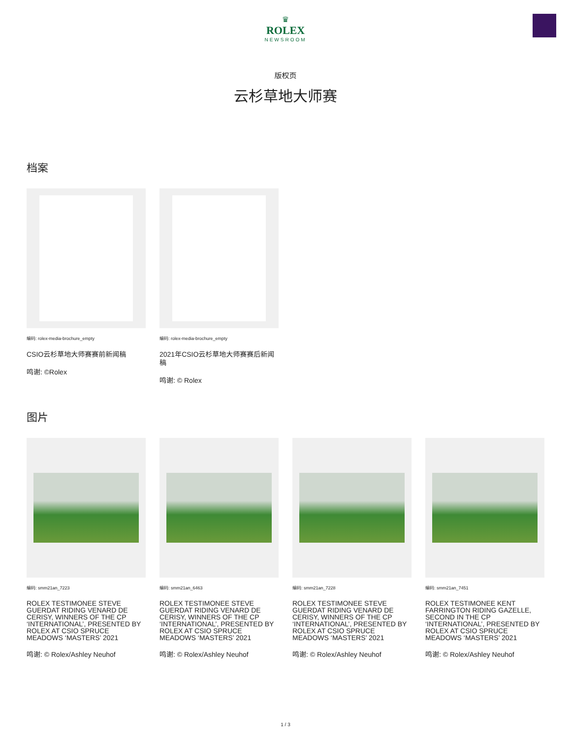♛
ROLEX
NEWSROOM
版权页
云杉草地大师赛
档案
编码: rolex-media-brochure_empty
CSIO云杉草地大师赛赛前新闻稿
鸣谢: ©Rolex
编码: rolex-media-brochure_empty
2021年CSIO云杉草地大师赛赛后新闻稿
鸣谢: © Rolex
图片
编码: smm21an_7223
ROLEX TESTIMONEE STEVE GUERDAT RIDING VENARD DE CERISY, WINNERS OF THE CP ‘INTERNATIONAL’, PRESENTED BY ROLEX AT CSIO SPRUCE MEADOWS ‘MASTERS’ 2021
鸣谢: © Rolex/Ashley Neuhof
编码: smm21an_6463
ROLEX TESTIMONEE STEVE GUERDAT RIDING VENARD DE CERISY, WINNERS OF THE CP ‘INTERNATIONAL’, PRESENTED BY ROLEX AT CSIO SPRUCE MEADOWS ‘MASTERS’ 2021
鸣谢: © Rolex/Ashley Neuhof
编码: smm21an_7228
ROLEX TESTIMONEE STEVE GUERDAT RIDING VENARD DE CERISY, WINNERS OF THE CP ‘INTERNATIONAL’, PRESENTED BY ROLEX AT CSIO SPRUCE MEADOWS ‘MASTERS’ 2021
鸣谢: © Rolex/Ashley Neuhof
编码: smm21an_7451
ROLEX TESTIMONEE KENT FARRINGTON RIDING GAZELLE, SECOND IN THE CP ‘INTERNATIONAL’, PRESENTED BY ROLEX AT CSIO SPRUCE MEADOWS ‘MASTERS’ 2021
鸣谢: © Rolex/Ashley Neuhof
1 / 3